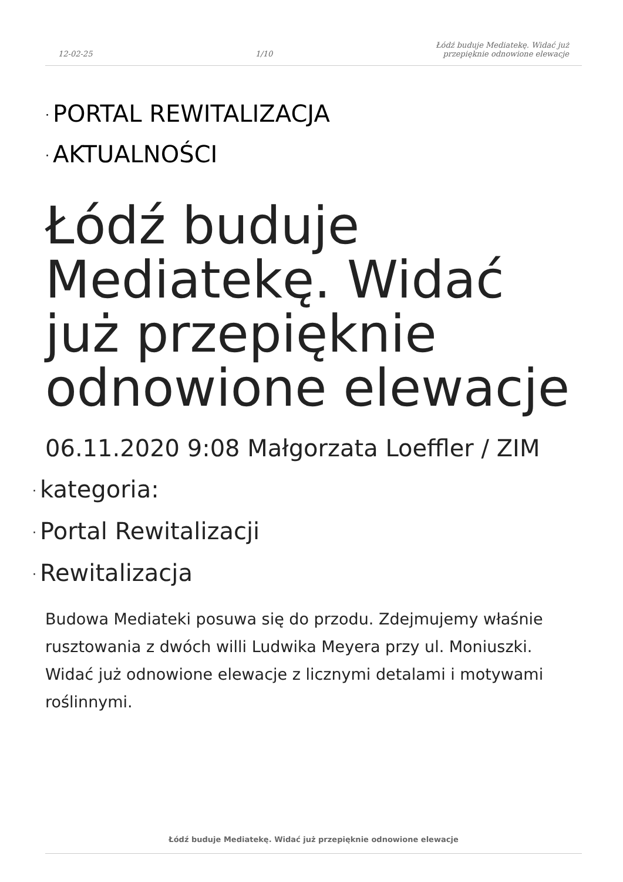12-02-25
1/10
Łódź buduje Mediatekę. Widać już
przepięknie odnowione elewacje
· PORTAL REWITALIZACJA
· AKTUALNOŚCI
Łódź buduje Mediatekę. Widać już przepięknie odnowione elewacje
06.11.2020 9:08 Małgorzata Loeffler / ZIM
· kategoria:
· Portal Rewitalizacji
· Rewitalizacja
Budowa Mediateki posuwa się do przodu. Zdejmujemy właśnie rusztowania z dwóch willi Ludwika Meyera przy ul. Moniuszki. Widać już odnowione elewacje z licznymi detalami i motywami roślinnymi.
Łódź buduje Mediatekę. Widać już przepięknie odnowione elewacje